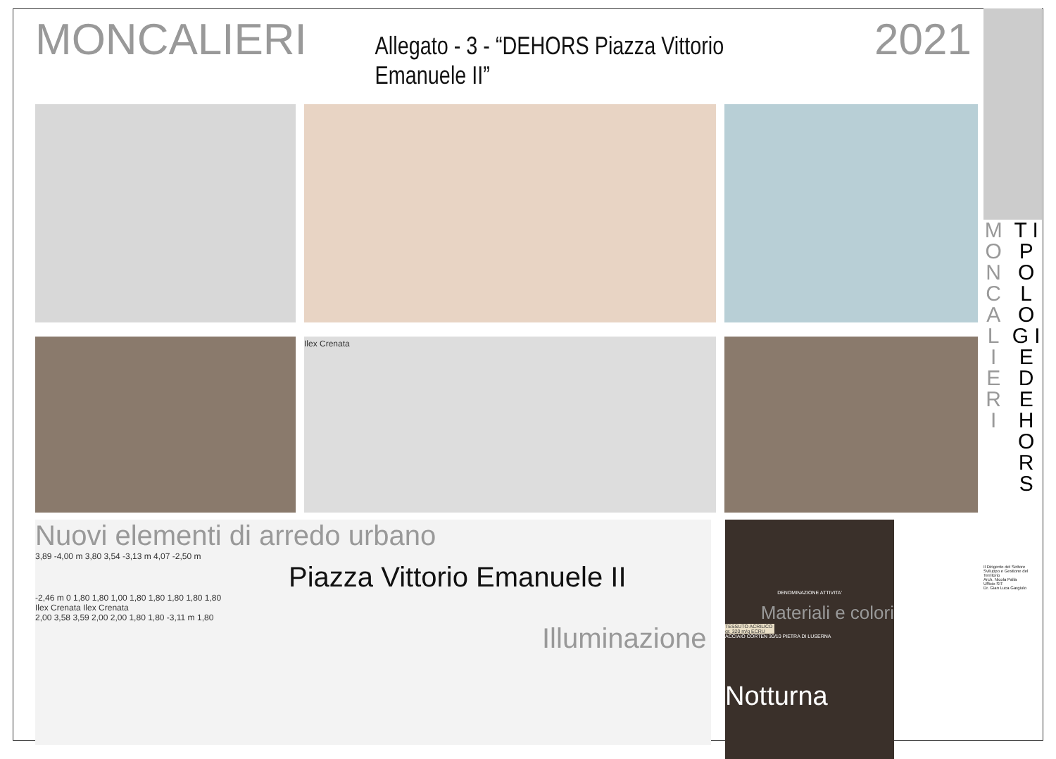MONCALIERI Allegato - 3 - “DEHORS Piazza Vittorio Emanuele II” 2021
Ilex Crenata
Nuovi elementi di arredo urbano
3,89 -4,00 m 3,80 3,54 -3,13 m 4,07 -2,50 m
Piazza Vittorio Emanuele II
-2,46 m 0 1,80 1,80 1,00 1,80 1,80 1,80 1,80 1,80
Ilex Crenata Ilex Crenata
2,00 3,58 3,59 2,00 2,00 1,80 1,80 -3,11 m 1,80
Illuminazione
DENOMINAZIONE ATTIVITA'
Materiali e colori
TESSUTO ACRILICO gr. 320 m/q ECRU
ACCIAIO CORTEN 30/10 PIETRA DI LUSERNA
Notturna
M O N C A L I E R I T I P O L O G I E D E H O R S
Il Dirigente del Settore Sviluppo e Gestione del Territorio
Arch. Nicola Palla
Ufficio SIT
Dr. Gian Luca Gargiulo